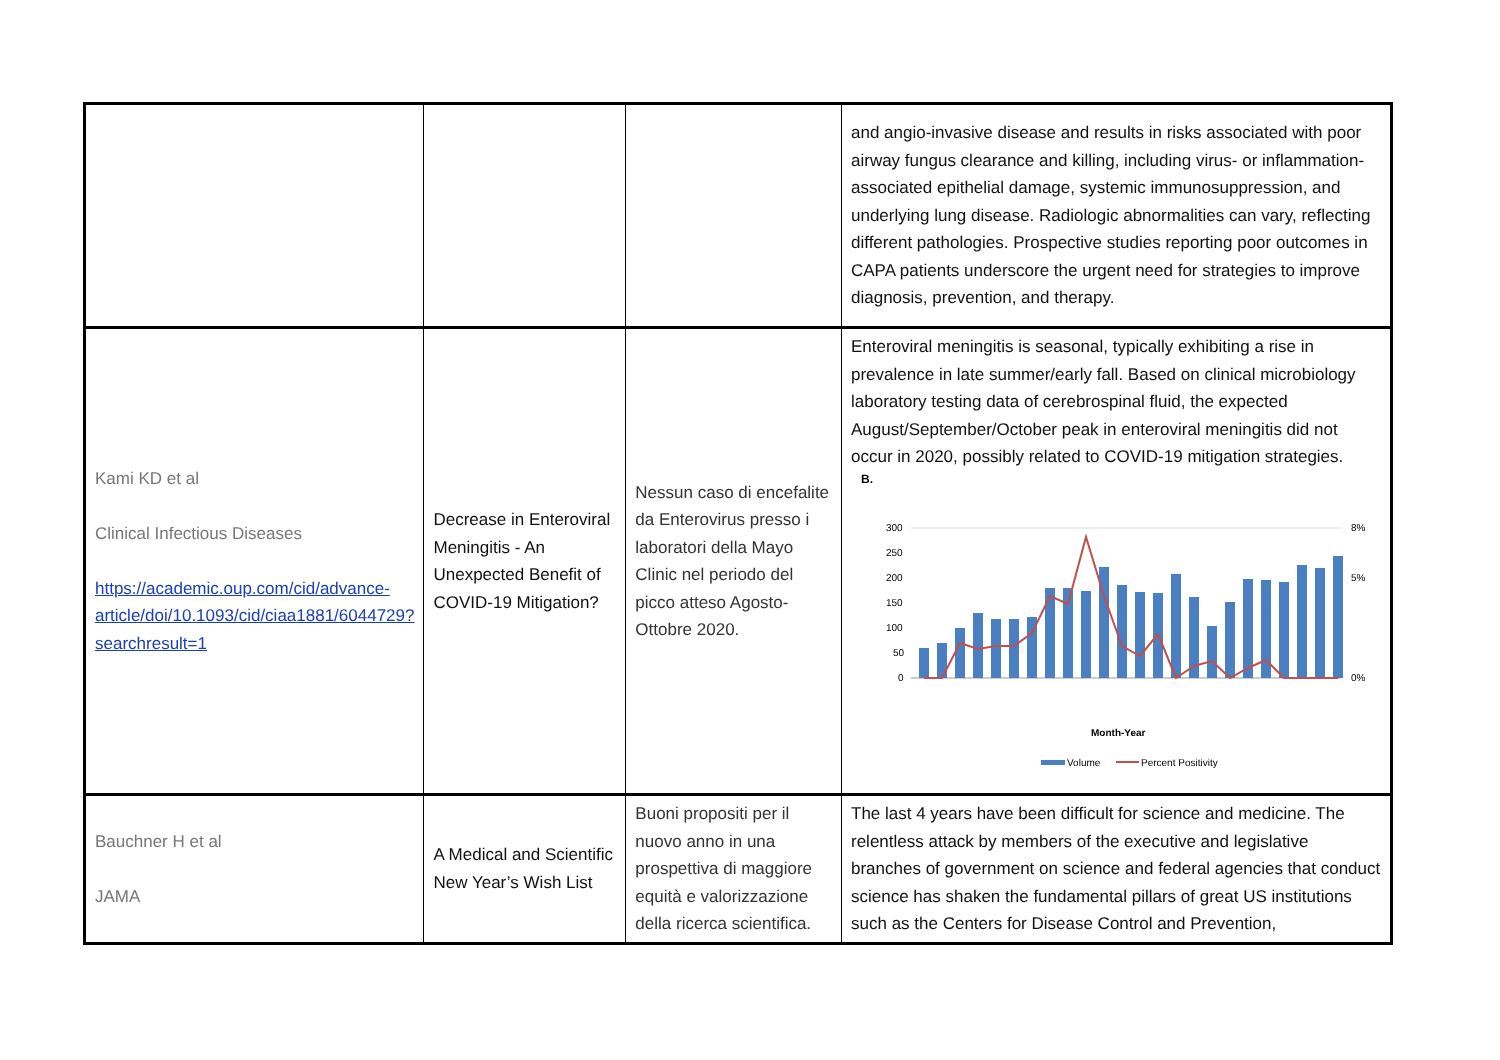| | | | and angio-invasive disease and results in risks associated with poor airway fungus clearance and killing, including virus- or inflammation-associated epithelial damage, systemic immunosuppression, and underlying lung disease. Radiologic abnormalities can vary, reflecting different pathologies. Prospective studies reporting poor outcomes in CAPA patients underscore the urgent need for strategies to improve diagnosis, prevention, and therapy. |
| Kami KD et al Clinical Infectious Diseases https://academic.oup.com/cid/advance-article/doi/10.1093/cid/ciaa1881/6044729?searchresult=1 | Decrease in Enteroviral Meningitis - An Unexpected Benefit of COVID-19 Mitigation? | Nessun caso di encefalite da Enterovirus presso i laboratori della Mayo Clinic nel periodo del picco atteso Agosto-Ottobre 2020. | Enteroviral meningitis is seasonal, typically exhibiting a rise in prevalence in late summer/early fall. Based on clinical microbiology laboratory testing data of cerebrospinal fluid, the expected August/September/October peak in enteroviral meningitis did not occur in 2020, possibly related to COVID-19 mitigation strategies. B. 300 250 200 150 100 50 0 8% 5% 0% Month-Year Volume Percent Positivity |
| Bauchner H et al JAMA | A Medical and Scientific New Year’s Wish List | Buoni propositi per il nuovo anno in una prospettiva di maggiore equità e valorizzazione della ricerca scientifica. | The last 4 years have been difficult for science and medicine. The relentless attack by members of the executive and legislative branches of government on science and federal agencies that conduct science has shaken the fundamental pillars of great US institutions such as the Centers for Disease Control and Prevention, |